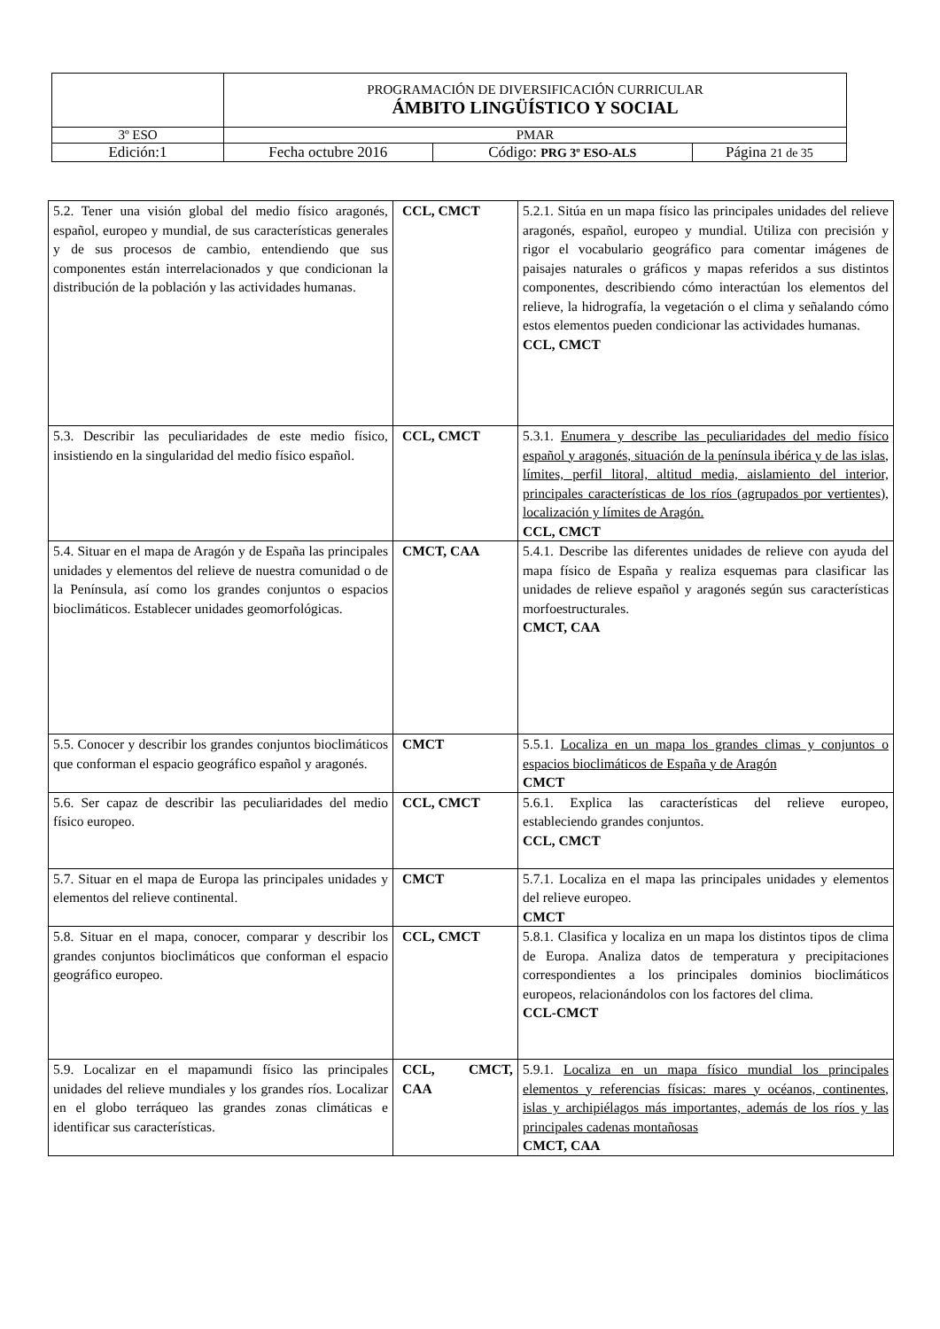| | PROGRAMACIÓN DE DIVERSIFICACIÓN CURRICULAR ÁMBITO LINGÜÍSTICO Y SOCIAL | | |
| 3º ESO | PMAR | | |
| Edición:1 | Fecha octubre 2016 | Código: PRG 3º ESO-ALS | Página 21 de 35 |
| 5.2. Tener una visión global del medio físico aragonés, español, europeo y mundial, de sus características generales y de sus procesos de cambio, entendiendo que sus componentes están interrelacionados y que condicionan la distribución de la población y las actividades humanas. | CCL, CMCT | 5.2.1. Sitúa en un mapa físico las principales unidades del relieve aragonés, español, europeo y mundial. Utiliza con precisión y rigor el vocabulario geográfico para comentar imágenes de paisajes naturales o gráficos y mapas referidos a sus distintos componentes, describiendo cómo interactúan los elementos del relieve, la hidrografía, la vegetación o el clima y señalando cómo estos elementos pueden condicionar las actividades humanas. CCL, CMCT |
| 5.3. Describir las peculiaridades de este medio físico, insistiendo en la singularidad del medio físico español. | CCL, CMCT | 5.3.1. Enumera y describe las peculiaridades del medio físico español y aragonés, situación de la península ibérica y de las islas, límites, perfil litoral, altitud media, aislamiento del interior, principales características de los ríos (agrupados por vertientes), localización y límites de Aragón. CCL, CMCT |
| 5.4. Situar en el mapa de Aragón y de España las principales unidades y elementos del relieve de nuestra comunidad o de la Península, así como los grandes conjuntos o espacios bioclimáticos. Establecer unidades geomorfológicas. | CMCT, CAA | 5.4.1. Describe las diferentes unidades de relieve con ayuda del mapa físico de España y realiza esquemas para clasificar las unidades de relieve español y aragonés según sus características morfoestructurales. CMCT, CAA |
| 5.5. Conocer y describir los grandes conjuntos bioclimáticos que conforman el espacio geográfico español y aragonés. | CMCT | 5.5.1. Localiza en un mapa los grandes climas y conjuntos o espacios bioclimáticos de España y de Aragón CMCT |
| 5.6. Ser capaz de describir las peculiaridades del medio físico europeo. | CCL, CMCT | 5.6.1. Explica las características del relieve europeo, estableciendo grandes conjuntos. CCL, CMCT |
| 5.7. Situar en el mapa de Europa las principales unidades y elementos del relieve continental. | CMCT | 5.7.1. Localiza en el mapa las principales unidades y elementos del relieve europeo. CMCT |
| 5.8. Situar en el mapa, conocer, comparar y describir los grandes conjuntos bioclimáticos que conforman el espacio geográfico europeo. | CCL, CMCT | 5.8.1. Clasifica y localiza en un mapa los distintos tipos de clima de Europa. Analiza datos de temperatura y precipitaciones correspondientes a los principales dominios bioclimáticos europeos, relacionándolos con los factores del clima. CCL-CMCT |
| 5.9. Localizar en el mapamundi físico las principales unidades del relieve mundiales y los grandes ríos. Localizar en el globo terráqueo las grandes zonas climáticas e identificar sus características. | CCL, CMCT, CAA | 5.9.1. Localiza en un mapa físico mundial los principales elementos y referencias físicas: mares y océanos, continentes, islas y archipiélagos más importantes, además de los ríos y las principales cadenas montañosas CMCT, CAA |